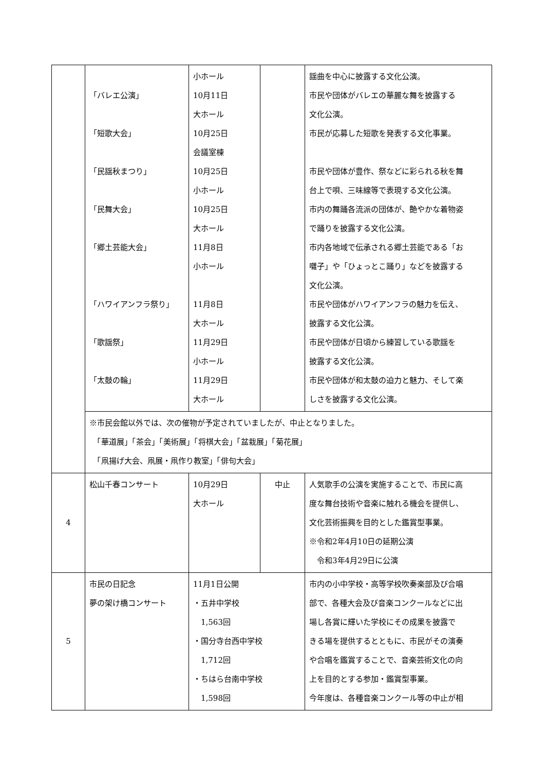| | 「バレエ公演」 「短歌大会」 「民謡秋まつり」 「民舞大会」 「郷土芸能大会」 「ハワイアンフラ祭り」 「歌謡祭」 「太鼓の輪」 | 小ホール 10月11日 大ホール 10月25日 会議室棟 10月25日 小ホール 10月25日 大ホール 11月8日 小ホール 11月8日 大ホール 11月29日 小ホール 11月29日 大ホール | | 謡曲を中心に披露する文化公演。 市民や団体がバレエの華麗な舞を披露する 文化公演。 市民が応募した短歌を発表する文化事業。 市民や団体が豊作、祭などに彩られる秋を舞 台上で唄、三味線等で表現する文化公演。 市内の舞踊各流派の団体が、艶やかな着物姿 で踊りを披露する文化公演。 市内各地域で伝承される郷土芸能である「お 囃子」や「ひょっとこ踊り」などを披露する 文化公演。 市民や団体がハワイアンフラの魅力を伝え、 披露する文化公演。 市民や団体が日頃から練習している歌謡を 披露する文化公演。 市民や団体が和太鼓の迫力と魅力、そして楽 しさを披露する文化公演。 |
| | ※市民会館以外では、次の催物が予定されていましたが、中止となりました。 「華道展」「茶会」「美術展」「将棋大会」「盆栽展」「菊花展」 「凧揚げ大会、凧展・凧作り教室」「俳句大会」 | | | |
| 4 | 松山千春コンサート | 10月29日 大ホール | 中止 | 人気歌手の公演を実施することで、市民に高 度な舞台技術や音楽に触れる機会を提供し、 文化芸術振興を目的とした鑑賞型事業。 ※令和2年4月10日の延期公演 令和3年4月29日に公演 |
| 5 | 市民の日記念 夢の架け橋コンサート | 11月1日公開 ・五井中学校 1,563回 ・国分寺台西中学校 1,712回 ・ちはら台南中学校 1,598回 | | 市内の小中学校・高等学校吹奏楽部及び合唱 部で、各種大会及び音楽コンクールなどに出 場し各賞に輝いた学校にその成果を披露で きる場を提供するとともに、市民がその演奏 や合唱を鑑賞することで、音楽芸術文化の向 上を目的とする参加・鑑賞型事業。 今年度は、各種音楽コンクール等の中止が相 |